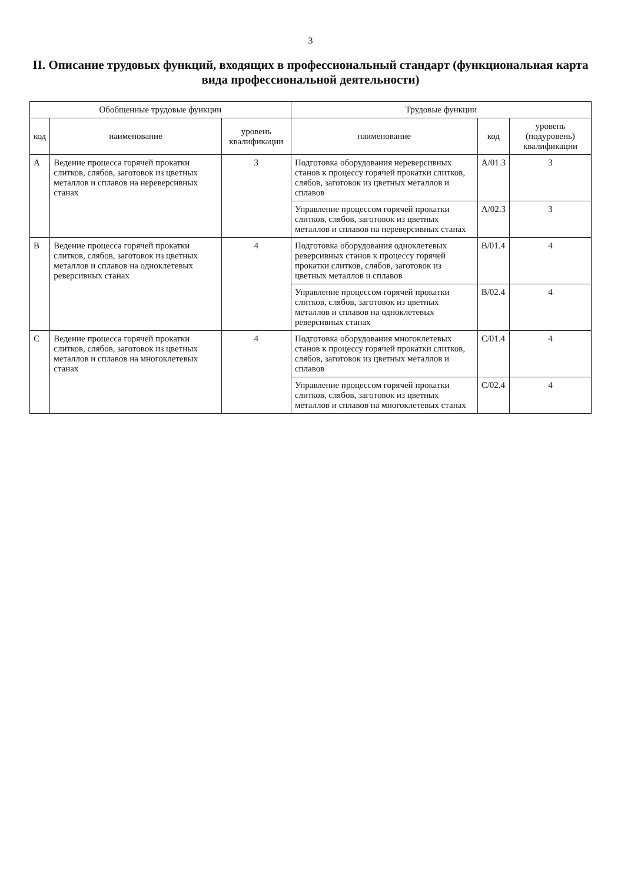3
II. Описание трудовых функций, входящих в профессиональный стандарт (функциональная карта вида профессиональной деятельности)
| Обобщенные трудовые функции | | | Трудовые функции | | |
| --- | --- | --- | --- | --- | --- |
| код | наименование | уровень квалификации | наименование | код | уровень (подуровень) квалификации |
| А | Ведение процесса горячей прокатки слитков, слябов, заготовок из цветных металлов и сплавов на нереверсивных станах | 3 | Подготовка оборудования нереверсивных станов к процессу горячей прокатки слитков, слябов, заготовок из цветных металлов и сплавов | А/01.3 | 3 |
| | | | Управление процессом горячей прокатки слитков, слябов, заготовок из цветных металлов и сплавов на нереверсивных станах | А/02.3 | 3 |
| В | Ведение процесса горячей прокатки слитков, слябов, заготовок из цветных металлов и сплавов на одноклетевых реверсивных станах | 4 | Подготовка оборудования одноклетевых реверсивных станов к процессу горячей прокатки слитков, слябов, заготовок из цветных металлов и сплавов | В/01.4 | 4 |
| | | | Управление процессом горячей прокатки слитков, слябов, заготовок из цветных металлов и сплавов на одноклетевых реверсивных станах | В/02.4 | 4 |
| С | Ведение процесса горячей прокатки слитков, слябов, заготовок из цветных металлов и сплавов на многоклетевых станах | 4 | Подготовка оборудования многоклетевых станов к процессу горячей прокатки слитков, слябов, заготовок из цветных металлов и сплавов | С/01.4 | 4 |
| | | | Управление процессом горячей прокатки слитков, слябов, заготовок из цветных металлов и сплавов на многоклетевых станах | С/02.4 | 4 |